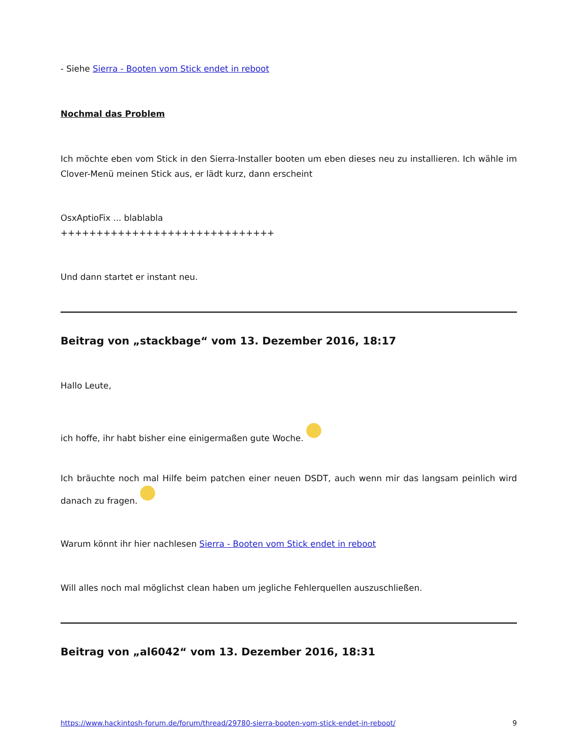- Siehe Sierra - Booten vom Stick endet in reboot
Nochmal das Problem
Ich möchte eben vom Stick in den Sierra-Installer booten um eben dieses neu zu installieren. Ich wähle im Clover-Menü meinen Stick aus, er lädt kurz, dann erscheint
OsxAptioFix ... blablabla
++++++++++++++++++++++++++++++
Und dann startet er instant neu.
Beitrag von „stackbage“ vom 13. Dezember 2016, 18:17
Hallo Leute,
ich hoffe, ihr habt bisher eine einigermaßen gute Woche.
Ich bräuchte noch mal Hilfe beim patchen einer neuen DSDT, auch wenn mir das langsam peinlich wird danach zu fragen.
Warum könnt ihr hier nachlesen Sierra - Booten vom Stick endet in reboot
Will alles noch mal möglichst clean haben um jegliche Fehlerquellen auszuschließen.
Beitrag von „al6042“ vom 13. Dezember 2016, 18:31
https://www.hackintosh-forum.de/forum/thread/29780-sierra-booten-vom-stick-endet-in-reboot/ 9